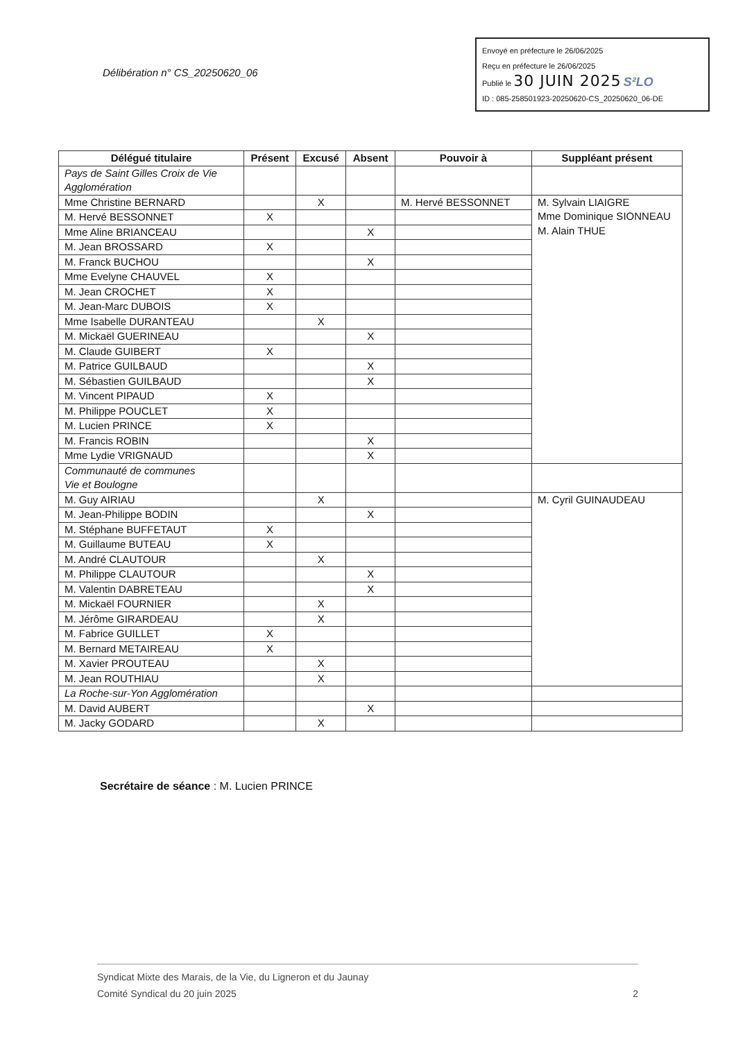Délibération n° CS_20250620_06
Envoyé en préfecture le 26/06/2025
Reçu en préfecture le 26/06/2025
Publié le 30 JUIN 2025 S²LO
ID : 085-258501923-20250620-CS_20250620_06-DE
| Délégué titulaire | Présent | Excusé | Absent | Pouvoir à | Suppléant présent |
| --- | --- | --- | --- | --- | --- |
| Pays de Saint Gilles Croix de Vie Agglomération | | | | | |
| Mme Christine BERNARD | | X | | M. Hervé BESSONNET | M. Sylvain LIAIGRE Mme Dominique SIONNEAU M. Alain THUE |
| M. Hervé BESSONNET | X | | | | |
| Mme Aline BRIANCEAU | | | X | | |
| M. Jean BROSSARD | X | | | | |
| M. Franck BUCHOU | | | X | | |
| Mme Evelyne CHAUVEL | X | | | | |
| M. Jean CROCHET | X | | | | |
| M. Jean-Marc DUBOIS | X | | | | |
| Mme Isabelle DURANTEAU | | X | | | |
| M. Mickaël GUERINEAU | | | X | | |
| M. Claude GUIBERT | X | | | | |
| M. Patrice GUILBAUD | | | X | | |
| M. Sébastien GUILBAUD | | | X | | |
| M. Vincent PIPAUD | X | | | | |
| M. Philippe POUCLET | X | | | | |
| M. Lucien PRINCE | X | | | | |
| M. Francis ROBIN | | | X | | |
| Mme Lydie VRIGNAUD | | | X | | |
| Communauté de communes Vie et Boulogne | | | | | |
| M. Guy AIRIAU | | X | | | M. Cyril GUINAUDEAU |
| M. Jean-Philippe BODIN | | | X | | |
| M. Stéphane BUFFETAUT | X | | | | |
| M. Guillaume BUTEAU | X | | | | |
| M. André CLAUTOUR | | X | | | |
| M. Philippe CLAUTOUR | | | X | | |
| M. Valentin DABRETEAU | | | X | | |
| M. Mickaël FOURNIER | | X | | | |
| M. Jérôme GIRARDEAU | | X | | | |
| M. Fabrice GUILLET | X | | | | |
| M. Bernard METAIREAU | X | | | | |
| M. Xavier PROUTEAU | | X | | | |
| M. Jean ROUTHIAU | | X | | | |
| La Roche-sur-Yon Agglomération | | | | | |
| M. David AUBERT | | | X | | |
| M. Jacky GODARD | | X | | | |
Secrétaire de séance : M. Lucien PRINCE
Syndicat Mixte des Marais, de la Vie, du Ligneron et du Jaunay
Comité Syndical du 20 juin 2025
2